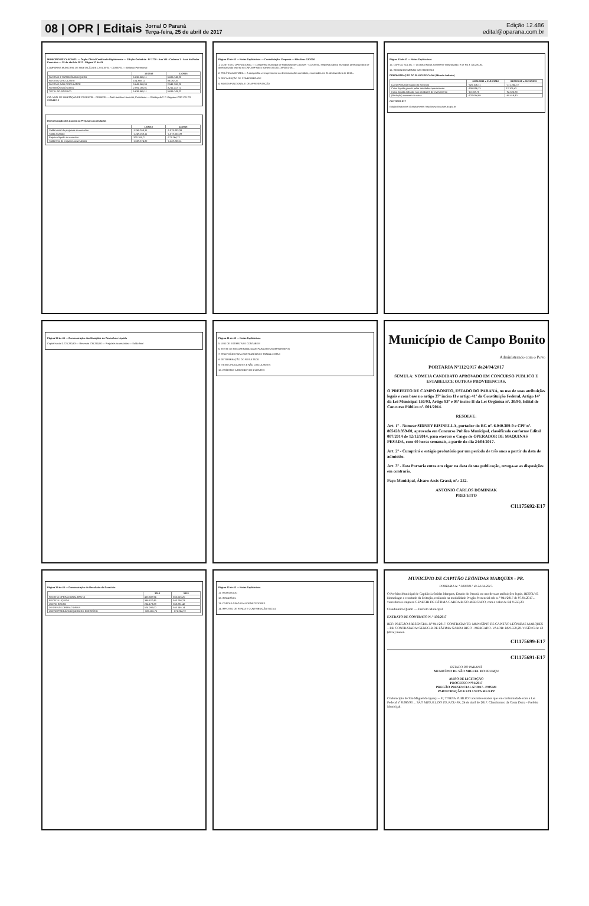08 | OPR | Editais Jornal O Paraná
Terça-feira, 25 de abril de 2017
Edição 12.486
edital@oparana.com.br
MUNICÍPIO DE CASCAVEL — Órgão Oficial Certificado Digitalmente — Edição Ordinária - Nº 1779 - Ano VIII - Caderno 1 - Atos do Poder Executivo — 25 de abril de 2017 - Página 37 de 43
COMPANHIA MUNICIPAL DE HABITAÇÃO DE CASCAVEL - COHAVEL — Balanço Patrimonial
| | 12/2016 | 12/2015 |
| --- | --- | --- |
| PASSIVO E PATRIMÔNIO LÍQUIDO | 5.636.865,11 | 5.636.743,22 |
| PASSIVO CIRCULANTE | 104.368,11 | 83.082,25 |
| PASSIVO NÃO CIRCULANTE | 3.643.360,99 | 2.541.388,25 |
| PATRIMÔNIO LÍQUIDO | 2.891.186,01 | 3.211.272,72 |
| TOTAL DO PASSIVO | 5.638.865,11 | 5.636.743,22 |
CIA. MUN. DE HABITAÇÃO DE CASCAVEL - COHAVEL — Nei Hamilton Haveroth, Presidente — Rosângela T. P. Kappaun CRC-CO PR 032544/0-8
Demonstração dos Lucros ou Prejuízos Acumulados
| | 12/2016 | 12/2015 |
| --- | --- | --- |
| Saldo inicial de prejuízos acumulados | -1.249.268,11 | -1.078.003,39 |
| Saldo ajustado | -1.249.268,11 | -1.078.003,39 |
| Prejuízo líquido do exercício | -320.106,71 | -171.264,72 |
| Saldo final de prejuízos acumulados | -1.569.374,82 | -1.249.268,11 |
Página 40 de 43 — Notas Explicativas — Consolidação: Empresa — Mês/Ano: 12/2016
1. CONTEXTO OPERACIONAL — Companhia Municipal de Habitação de Cascavel - COHAVEL, empresa pública municipal, pessoa jurídica de direito privado inscrita no CNPJ/MF sob o número 00.063.738/0001-06...
2. POLÍTICA ADOTADA — A companhia vem apresentar as demonstrações contábeis, encerradas em 31 de dezembro de 2016...
3. DECLARAÇÃO DE CONFORMIDADE
4. MOEDA FUNCIONAL E DE APRESENTAÇÃO
Página 43 de 43 — Notas Explicativas
15. CAPITAL SOCIAL — O capital social, totalmente integralizado, é de R$ 3.725.280,83.
16. RECONHECIMENTO DAS RECEITAS
DEMONSTRAÇÃO DO FLUXO DE CAIXA (Método Indireto)
| | 01/01/2016 a 31/12/2016 | 01/01/2015 a 31/12/2015 |
| --- | --- | --- |
| Lucro/(Prejuízo) líquido do exercício | -320.106,71 | -171.264,72 |
| Caixa líquido gerado pelas atividades operacionais | -106.916,13 | 12.106,43 |
| Caixa líquido aplicado nas atividades de investimento | -13.168,76 | -92.525,83 |
| (Redução) aumento do caixa | -120.084,89 | -80.419,40 |
CI1175707-E17
Edição Disponível Gratuitamente: http://www.cascavel.pr.gov.br
Página 38 de 43 — Demonstração das Mutações do Patrimônio Líquido
Capital social 3.725.280,83 — Reservas 735.260,00 — Prejuízos acumulados — Saldo final
Página 41 de 43 — Notas Explicativas
5. USO DE ESTIMATIVAS CONTÁBEIS
6. TESTE DE RECUPERABILIDADE PARA ATIVOS (IMPAIRMENT)
7. PROVISÕES PARA CONTINGÊNCIAS TRABALHISTAS
8. DETERMINAÇÃO DO RESULTADO
9. ITENS CIRCULANTES E NÃO CIRCULANTES
10. CRÉDITOS A RECEBER DE CLIENTES
Município de Campo Bonito
Administrando com o Povo
PORTARIA Nº112/2017 de24/04/2017
SÚMULA: NOMEIA CANDIDATO APROVADO EM CONCURSO PUBLICO E ESTABELECE OUTRAS PROVIDENCIAS.
O PREFEITO DE CAMPO BONITO, ESTADO DO PARANÁ, no uso de suas atribuições legais e com base no artigo 37º inciso II e artigo 41º da Constituição Federal, Artigo 14º da Lei Municipal 150/93, Artigo 93º e 95º inciso II da Lei Orgânica nº. 30/90, Edital de Concurso Público nº. 001/2014.
RESOLVE:
Art. 1º - Nomear SIDNEY BISINELLA, portador do RG nº. 6.040.389-9 e CPF nº. 865428.859-00, aprovado em Concurso Publico Municipal, classificado conforme Edital 007/2014 de 12/12/2014, para exercer o Cargo de OPERADOR DE MAQUINAS PESADA, com 40 horas semanais, a partir do dia 24/04/2017.
Art. 2º - Cumprirá o estágio probatório por um período de três anos a partir da data de admissão.
Art. 3º - Esta Portaria entra em vigor na data de sua publicação, revoga-se as disposições em contrario.
Paço Municipal, Álvaro Assis Grassi, nº.: 252.
ANTONIO CARLOS DOMINIAK
PREFEITO
CI1175692-E17
Página 39 de 43 — Demonstração do Resultado do Exercício
| | 2016 | 2015 |
| --- | --- | --- |
| RECEITA OPERACIONAL BRUTA | 403.682,94 | 560.516,20 |
| RECEITA LÍQUIDA | 388.627,45 | 540.298,23 |
| LUCRO BRUTO | 204.173,29 | 368.881,42 |
| DESPESAS OPERACIONAIS | 524.280,00 | 540.146,14 |
| LUCRO/PREJUÍZO LÍQUIDO DO EXERCÍCIO | -320.106,71 | -171.264,72 |
Página 42 de 43 — Notas Explicativas
11. IMOBILIZADO
12. INTANGÍVEL
13. CONTAS A PAGAR A FORNECEDORES
14. IMPOSTO DE RENDA E CONTRIBUIÇÃO SOCIAL
MUNICÍPIO DE CAPITÃO LEÔNIDAS MARQUES - PR.
PORTARIA N. º 300/2017 de 24.04.2017.
O Prefeito Municipal de Capitão Leônidas Marques, Estado do Paraná, no uso de suas atribuições legais, RESOLVE Homologar o resultado da licitação, realizada na modalidade Pregão Presencial sob n. º 041/2017 de 07.04.2017... vencedora a empresa GENECIR DE FÁTIMA GARDA RIGO-MERCADO, com o valor de R$ 9.550,20.
Claudiomiro Quadri — Prefeito Municipal
EXTRATO DE CONTRATO N. º 156/2017
REF: PREGÃO PRESENCIAL Nº 041/2017. CONTRATANTE: MUNICÍPIO DE CAPITÃO LEÔNIDAS MARQUES – PR. CONTRATADA: GENECIR DE FÁTIMA GARDA RIGO - MERCADO. VALOR: R$ 9.550,20. VIGÊNCIA: 12 (doze) meses.
CI1175699-E17
CI1175691-E17
ESTADO DO PARANÁ
MUNICÍPIO DE SÃO MIGUEL DO IGUAÇU
AVISO DE LICITAÇÃO
PROCESSO Nº91/2017
PREGÃO PRESENCIAL 67/2017– PMSMI
PARTICIPAÇÃO EXCLUSIVA ME/EPP
O Município de São Miguel do Iguaçu – Pr, TORNA PUBLICO aos interessados que em conformidade com a Lei Federal nº 8.666/93 ... SÃO MIGUEL DO IGUACU-PR, 24 de abril de 2017. Claudiomiro da Costa Dutra - Prefeito Municipal.